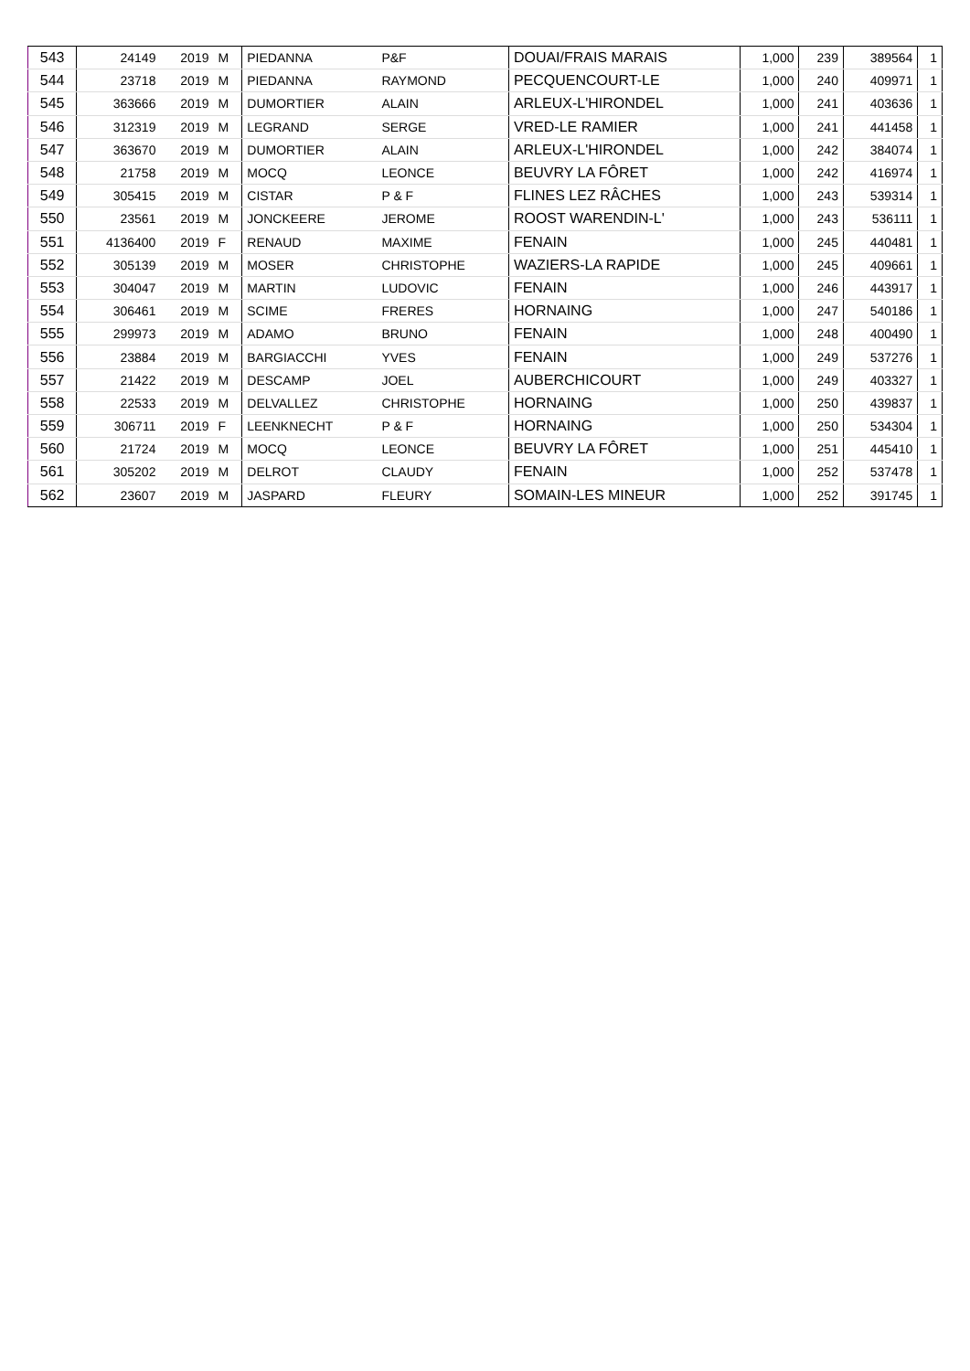| 543 | 24149 | 2019 | M | PIEDANNA | P&F | DOUAI/FRAIS MARAIS | 1,000 | 239 | 389564 | 1 |
| 544 | 23718 | 2019 | M | PIEDANNA | RAYMOND | PECQUENCOURT-LE | 1,000 | 240 | 409971 | 1 |
| 545 | 363666 | 2019 | M | DUMORTIER | ALAIN | ARLEUX-L'HIRONDEL | 1,000 | 241 | 403636 | 1 |
| 546 | 312319 | 2019 | M | LEGRAND | SERGE | VRED-LE RAMIER | 1,000 | 241 | 441458 | 1 |
| 547 | 363670 | 2019 | M | DUMORTIER | ALAIN | ARLEUX-L'HIRONDEL | 1,000 | 242 | 384074 | 1 |
| 548 | 21758 | 2019 | M | MOCQ | LEONCE | BEUVRY LA FÔRET | 1,000 | 242 | 416974 | 1 |
| 549 | 305415 | 2019 | M | CISTAR | P & F | FLINES LEZ RÂCHES | 1,000 | 243 | 539314 | 1 |
| 550 | 23561 | 2019 | M | JONCKEERE | JEROME | ROOST WARENDIN-L' | 1,000 | 243 | 536111 | 1 |
| 551 | 4136400 | 2019 | F | RENAUD | MAXIME | FENAIN | 1,000 | 245 | 440481 | 1 |
| 552 | 305139 | 2019 | M | MOSER | CHRISTOPHE | WAZIERS-LA RAPIDE | 1,000 | 245 | 409661 | 1 |
| 553 | 304047 | 2019 | M | MARTIN | LUDOVIC | FENAIN | 1,000 | 246 | 443917 | 1 |
| 554 | 306461 | 2019 | M | SCIME | FRERES | HORNAING | 1,000 | 247 | 540186 | 1 |
| 555 | 299973 | 2019 | M | ADAMO | BRUNO | FENAIN | 1,000 | 248 | 400490 | 1 |
| 556 | 23884 | 2019 | M | BARGIACCHI | YVES | FENAIN | 1,000 | 249 | 537276 | 1 |
| 557 | 21422 | 2019 | M | DESCAMP | JOEL | AUBERCHICOURT | 1,000 | 249 | 403327 | 1 |
| 558 | 22533 | 2019 | M | DELVALLEZ | CHRISTOPHE | HORNAING | 1,000 | 250 | 439837 | 1 |
| 559 | 306711 | 2019 | F | LEENKNECHT | P & F | HORNAING | 1,000 | 250 | 534304 | 1 |
| 560 | 21724 | 2019 | M | MOCQ | LEONCE | BEUVRY LA FÔRET | 1,000 | 251 | 445410 | 1 |
| 561 | 305202 | 2019 | M | DELROT | CLAUDY | FENAIN | 1,000 | 252 | 537478 | 1 |
| 562 | 23607 | 2019 | M | JASPARD | FLEURY | SOMAIN-LES MINEUR | 1,000 | 252 | 391745 | 1 |